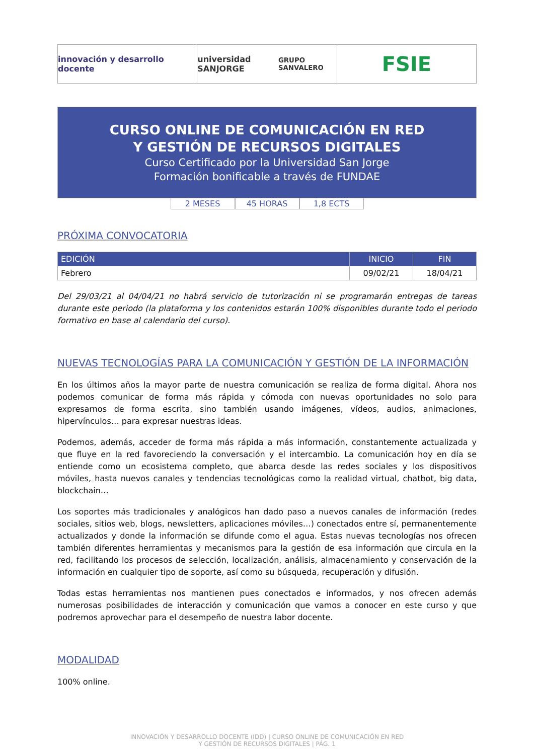innovación y desarrollo docente
universidad SANJORGE
GRUPO SANVALERO
FSIE
CURSO ONLINE DE COMUNICACIÓN EN RED
Y GESTIÓN DE RECURSOS DIGITALES
Curso Certificado por la Universidad San Jorge
Formación bonificable a través de FUNDAE
2 MESES 45 HORAS 1,8 ECTS
PRÓXIMA CONVOCATORIA
| EDICIÓN | INICIO | FIN |
| --- | --- | --- |
| Febrero | 09/02/21 | 18/04/21 |
Del 29/03/21 al 04/04/21 no habrá servicio de tutorización ni se programarán entregas de tareas durante este periodo (la plataforma y los contenidos estarán 100% disponibles durante todo el periodo formativo en base al calendario del curso).
NUEVAS TECNOLOGÍAS PARA LA COMUNICACIÓN Y GESTIÓN DE LA INFORMACIÓN
En los últimos años la mayor parte de nuestra comunicación se realiza de forma digital. Ahora nos podemos comunicar de forma más rápida y cómoda con nuevas oportunidades no solo para expresarnos de forma escrita, sino también usando imágenes, vídeos, audios, animaciones, hipervínculos… para expresar nuestras ideas.
Podemos, además, acceder de forma más rápida a más información, constantemente actualizada y que fluye en la red favoreciendo la conversación y el intercambio. La comunicación hoy en día se entiende como un ecosistema completo, que abarca desde las redes sociales y los dispositivos móviles, hasta nuevos canales y tendencias tecnológicas como la realidad virtual, chatbot, big data, blockchain…
Los soportes más tradicionales y analógicos han dado paso a nuevos canales de información (redes sociales, sitios web, blogs, newsletters, aplicaciones móviles…) conectados entre sí, permanentemente actualizados y donde la información se difunde como el agua. Estas nuevas tecnologías nos ofrecen también diferentes herramientas y mecanismos para la gestión de esa información que circula en la red, facilitando los procesos de selección, localización, análisis, almacenamiento y conservación de la información en cualquier tipo de soporte, así como su búsqueda, recuperación y difusión.
Todas estas herramientas nos mantienen pues conectados e informados, y nos ofrecen además numerosas posibilidades de interacción y comunicación que vamos a conocer en este curso y que podremos aprovechar para el desempeño de nuestra labor docente.
MODALIDAD
100% online.
INNOVACIÓN Y DESARROLLO DOCENTE (IDD) | CURSO ONLINE DE COMUNICACIÓN EN RED
Y GESTIÓN DE RECURSOS DIGITALES | PÁG. 1